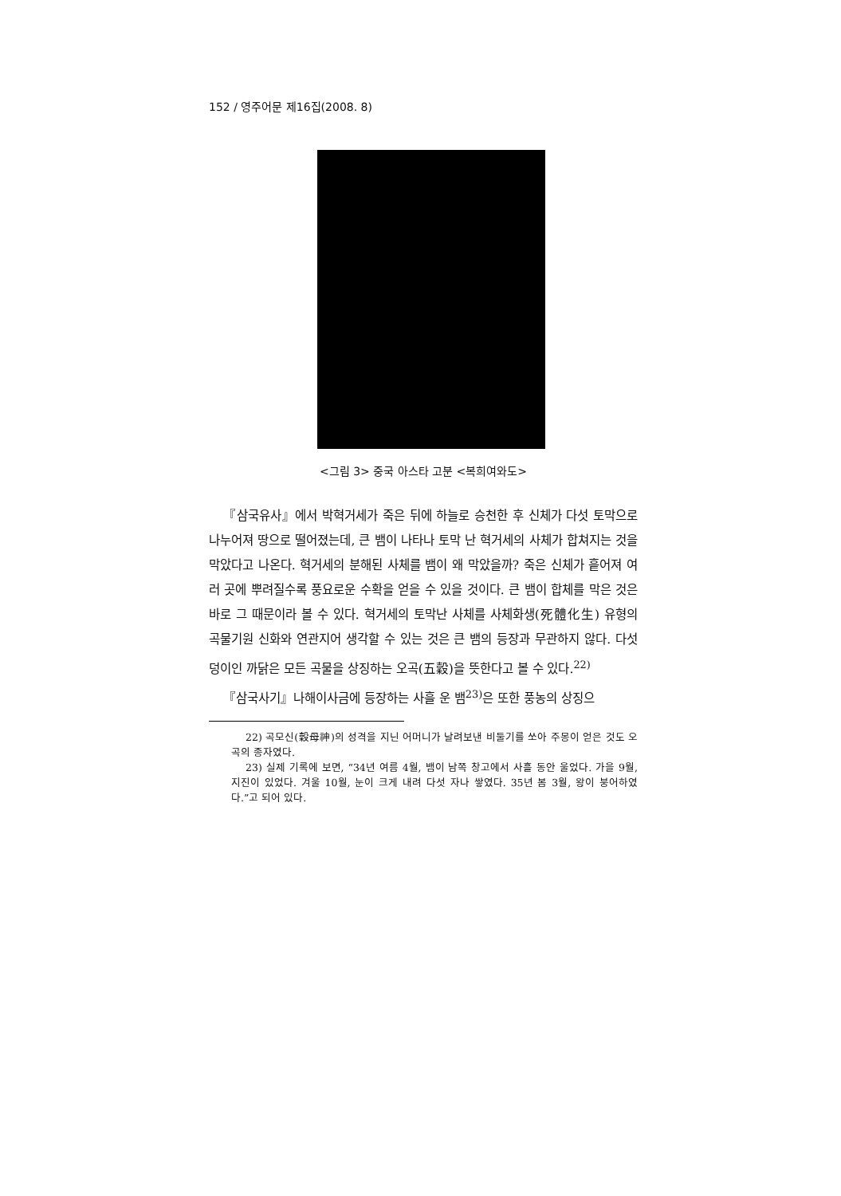152 / 영주어문 제16집(2008. 8)
<그림 3> 중국 아스타 고분 <복희여와도>
『삼국유사』에서 박혁거세가 죽은 뒤에 하늘로 승천한 후 신체가 다섯 토막으로 나누어져 땅으로 떨어졌는데, 큰 뱀이 나타나 토막 난 혁거세의 사체가 합쳐지는 것을 막았다고 나온다. 혁거세의 분해된 사체를 뱀이 왜 막았을까? 죽은 신체가 흩어져 여러 곳에 뿌려질수록 풍요로운 수확을 얻을 수 있을 것이다. 큰 뱀이 합체를 막은 것은 바로 그 때문이라 볼 수 있다. 혁거세의 토막난 사체를 사체화생(死體化生) 유형의 곡물기원 신화와 연관지어 생각할 수 있는 것은 큰 뱀의 등장과 무관하지 않다. 다섯 덩이인 까닭은 모든 곡물을 상징하는 오곡(五穀)을 뜻한다고 볼 수 있다.<sup>22)</sup>
『삼국사기』나해이사금에 등장하는 사흘 운 뱀<sup>23)</sup>은 또한 풍농의 상징으
22) 곡모신(穀母神)의 성격을 지닌 어머니가 날려보낸 비둘기를 쏘아 주몽이 얻은 것도 오곡의 종자였다.
23) 실제 기록에 보면, “34년 여름 4월, 뱀이 남쪽 창고에서 사흘 동안 울었다. 가을 9월, 지진이 있었다. 겨울 10월, 눈이 크게 내려 다섯 자나 쌓였다. 35년 봄 3월, 왕이 붕어하였다.”고 되어 있다.